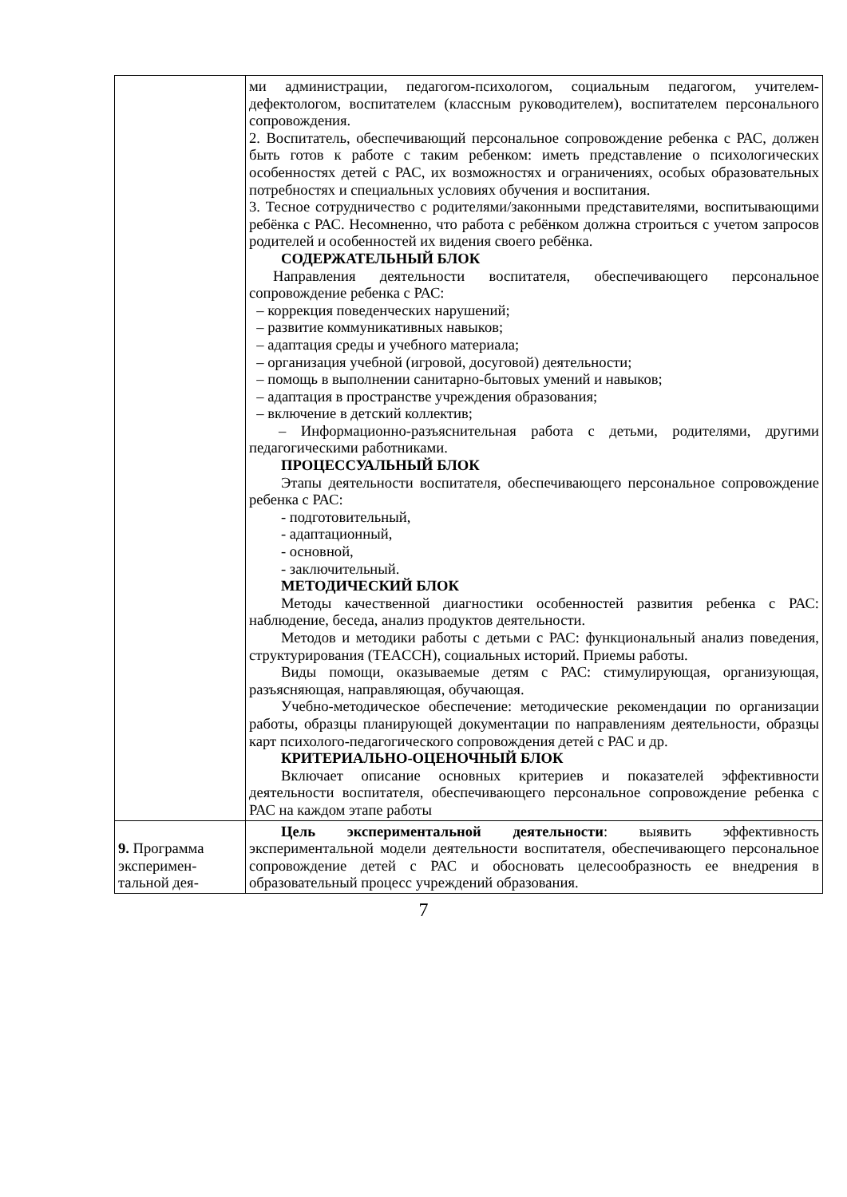| | ми администрации, педагогом-психологом, социальным педагогом, учителем-дефектологом, воспитателем (классным руководителем), воспитателем персонального сопровождения. 2. Воспитатель, обеспечивающий персональное сопровождение ребенка с РАС, должен быть готов к работе с таким ребенком: иметь представление о психологических особенностях детей с РАС, их возможностях и ограничениях, особых образовательных потребностях и специальных условиях обучения и воспитания. 3. Тесное сотрудничество с родителями/законными представителями, воспитывающими ребёнка с РАС. Несомненно, что работа с ребёнком должна строиться с учетом запросов родителей и особенностей их видения своего ребёнка. СОДЕРЖАТЕЛЬНЫЙ БЛОК Направления деятельности воспитателя, обеспечивающего персональное сопровождение ребенка с РАС: – коррекция поведенческих нарушений; – развитие коммуникативных навыков; – адаптация среды и учебного материала; – организация учебной (игровой, досуговой) деятельности; – помощь в выполнении санитарно-бытовых умений и навыков; – адаптация в пространстве учреждения образования; – включение в детский коллектив; – Информационно-разъяснительная работа с детьми, родителями, другими педагогическими работниками. ПРОЦЕССУАЛЬНЫЙ БЛОК Этапы деятельности воспитателя, обеспечивающего персональное сопровождение ребенка с РАС: - подготовительный, - адаптационный, - основной, - заключительный. МЕТОДИЧЕСКИЙ БЛОК Методы качественной диагностики особенностей развития ребенка с РАС: наблюдение, беседа, анализ продуктов деятельности. Методов и методики работы с детьми с РАС: функциональный анализ поведения, структурирования (TEACCH), социальных историй. Приемы работы. Виды помощи, оказываемые детям с РАС: стимулирующая, организующая, разъясняющая, направляющая, обучающая. Учебно-методическое обеспечение: методические рекомендации по организации работы, образцы планирующей документации по направлениям деятельности, образцы карт психолого-педагогического сопровождения детей с РАС и др. КРИТЕРИАЛЬНО-ОЦЕНОЧНЫЙ БЛОК Включает описание основных критериев и показателей эффективности деятельности воспитателя, обеспечивающего персональное сопровождение ребенка с РАС на каждом этапе работы |
| 9. Программа эксперимен-тальной дея- | Цель экспериментальной деятельности : выявить эффективность экспериментальной модели деятельности воспитателя, обеспечивающего персональное сопровождение детей с РАС и обосновать целесообразность ее внедрения в образовательный процесс учреждений образования. |
7